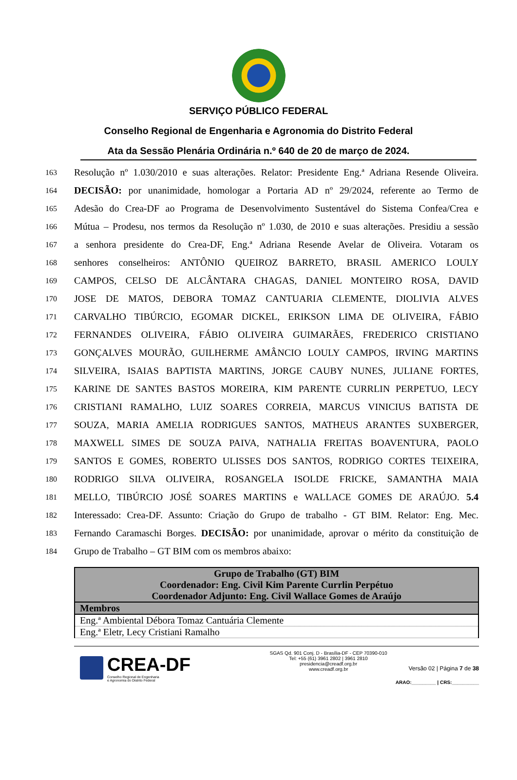SERVIÇO PÚBLICO FEDERAL
Conselho Regional de Engenharia e Agronomia do Distrito Federal
Ata da Sessão Plenária Ordinária n.º 640 de 20 de março de 2024.
163 Resolução nº 1.030/2010 e suas alterações. Relator: Presidente Eng.ª Adriana Resende Oliveira.
164 DECISÃO: por unanimidade, homologar a Portaria AD nº 29/2024, referente ao Termo de
165 Adesão do Crea-DF ao Programa de Desenvolvimento Sustentável do Sistema Confea/Crea e
166 Mútua – Prodesu, nos termos da Resolução nº 1.030, de 2010 e suas alterações. Presidiu a sessão
167 a senhora presidente do Crea-DF, Eng.ª Adriana Resende Avelar de Oliveira. Votaram os
168 senhores conselheiros: ANTÔNIO QUEIROZ BARRETO, BRASIL AMERICO LOULY
169 CAMPOS, CELSO DE ALCÂNTARA CHAGAS, DANIEL MONTEIRO ROSA, DAVID
170 JOSE DE MATOS, DEBORA TOMAZ CANTUARIA CLEMENTE, DIOLIVIA ALVES
171 CARVALHO TIBÚRCIO, EGOMAR DICKEL, ERIKSON LIMA DE OLIVEIRA, FÁBIO
172 FERNANDES OLIVEIRA, FÁBIO OLIVEIRA GUIMARÃES, FREDERICO CRISTIANO
173 GONÇALVES MOURÃO, GUILHERME AMÂNCIO LOULY CAMPOS, IRVING MARTINS
174 SILVEIRA, ISAIAS BAPTISTA MARTINS, JORGE CAUBY NUNES, JULIANE FORTES,
175 KARINE DE SANTES BASTOS MOREIRA, KIM PARENTE CURRLIN PERPETUO, LECY
176 CRISTIANI RAMALHO, LUIZ SOARES CORREIA, MARCUS VINICIUS BATISTA DE
177 SOUZA, MARIA AMELIA RODRIGUES SANTOS, MATHEUS ARANTES SUXBERGER,
178 MAXWELL SIMES DE SOUZA PAIVA, NATHALIA FREITAS BOAVENTURA, PAOLO
179 SANTOS E GOMES, ROBERTO ULISSES DOS SANTOS, RODRIGO CORTES TEIXEIRA,
180 RODRIGO SILVA OLIVEIRA, ROSANGELA ISOLDE FRICKE, SAMANTHA MAIA
181 MELLO, TIBÚRCIO JOSÉ SOARES MARTINS e WALLACE GOMES DE ARAÚJO. 5.4
182 Interessado: Crea-DF. Assunto: Criação do Grupo de trabalho - GT BIM. Relator: Eng. Mec.
183 Fernando Caramaschi Borges. DECISÃO: por unanimidade, aprovar o mérito da constituição de
184 Grupo de Trabalho – GT BIM com os membros abaixo:
| Grupo de Trabalho (GT) BIM Coordenador: Eng. Civil Kim Parente Currlin Perpétuo Coordenador Adjunto: Eng. Civil Wallace Gomes de Araújo |
| --- |
| Membros |
| Eng.ª Ambiental Débora Tomaz Cantuária Clemente |
| Eng.ª Eletr, Lecy Cristiani Ramalho |
CREA-DF
Conselho Regional de Engenharia
e Agronomia do Distrito Federal
SGAS Qd. 901 Conj. D - Brasília-DF - CEP 70390-010
Tel: +55 (61) 3961 2802 | 3961 2810
presidencia@creadf.org.br
www.creadf.org.br
Versão 02 | Página 7 de 38
ARAO:_________ | CRS:__________